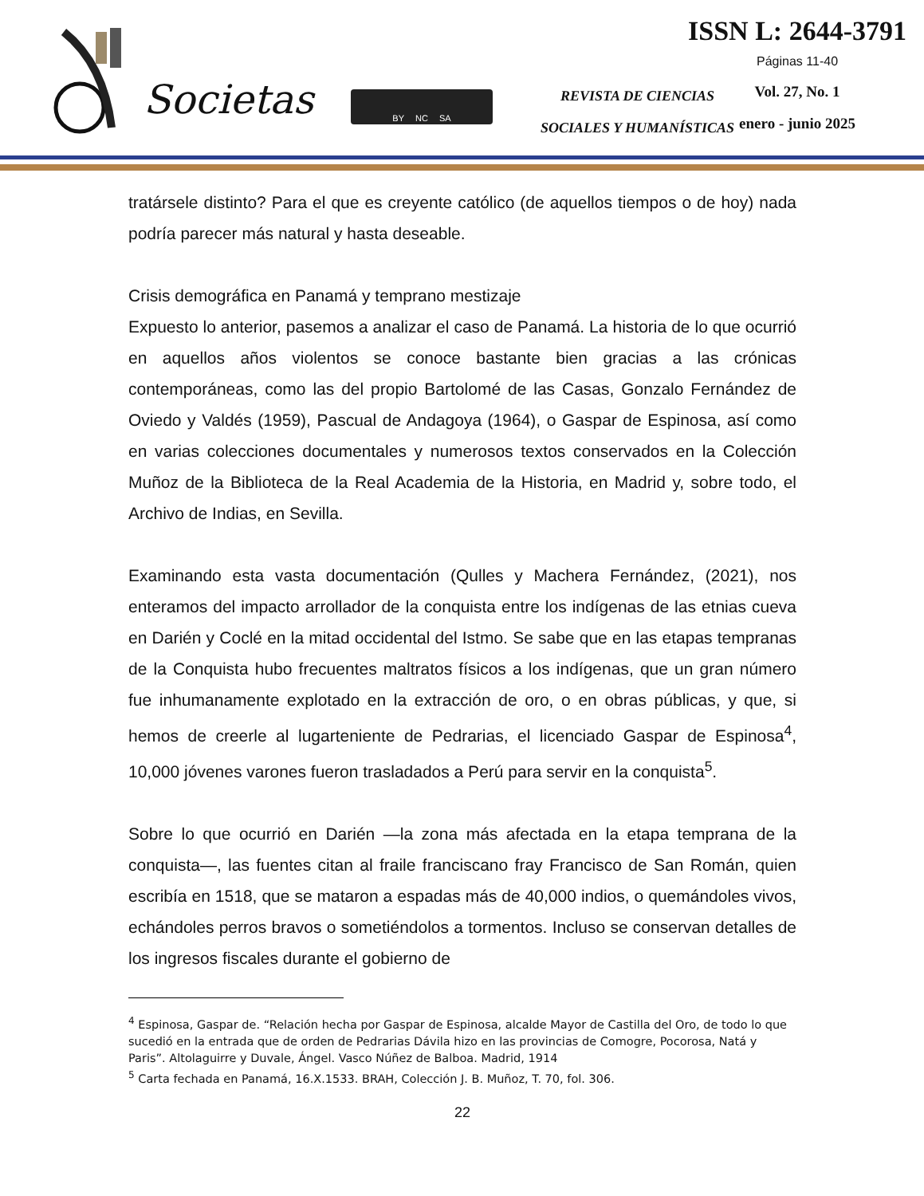Societas
BY NC SA
REVISTA DE CIENCIAS
SOCIALES Y HUMANÍSTICAS
ISSN L: 2644-3791
Páginas 11-40
Vol. 27, No. 1
enero - junio 2025
tratársele distinto? Para el que es creyente católico (de aquellos tiempos o de hoy) nada podría parecer más natural y hasta deseable.
Crisis demográfica en Panamá y temprano mestizaje
Expuesto lo anterior, pasemos a analizar el caso de Panamá. La historia de lo que ocurrió en aquellos años violentos se conoce bastante bien gracias a las crónicas contemporáneas, como las del propio Bartolomé de las Casas, Gonzalo Fernández de Oviedo y Valdés (1959), Pascual de Andagoya (1964), o Gaspar de Espinosa, así como en varias colecciones documentales y numerosos textos conservados en la Colección Muñoz de la Biblioteca de la Real Academia de la Historia, en Madrid y, sobre todo, el Archivo de Indias, en Sevilla.
Examinando esta vasta documentación (Qulles y Machera Fernández, (2021), nos enteramos del impacto arrollador de la conquista entre los indígenas de las etnias cueva en Darién y Coclé en la mitad occidental del Istmo. Se sabe que en las etapas tempranas de la Conquista hubo frecuentes maltratos físicos a los indígenas, que un gran número fue inhumanamente explotado en la extracción de oro, o en obras públicas, y que, si hemos de creerle al lugarteniente de Pedrarias, el licenciado Gaspar de Espinosa<sup>4</sup>, 10,000 jóvenes varones fueron trasladados a Perú para servir en la conquista<sup>5</sup>.
Sobre lo que ocurrió en Darién —la zona más afectada en la etapa temprana de la conquista—, las fuentes citan al fraile franciscano fray Francisco de San Román, quien escribía en 1518, que se mataron a espadas más de 40,000 indios, o quemándoles vivos, echándoles perros bravos o sometiéndolos a tormentos. Incluso se conservan detalles de los ingresos fiscales durante el gobierno de
<sup>4</sup> Espinosa, Gaspar de. “Relación hecha por Gaspar de Espinosa, alcalde Mayor de Castilla del Oro, de todo lo que sucedió en la entrada que de orden de Pedrarias Dávila hizo en las provincias de Comogre, Pocorosa, Natá y Paris”. Altolaguirre y Duvale, Ángel. Vasco Núñez de Balboa. Madrid, 1914
<sup>5</sup> Carta fechada en Panamá, 16.X.1533. BRAH, Colección J. B. Muñoz, T. 70, fol. 306.
22